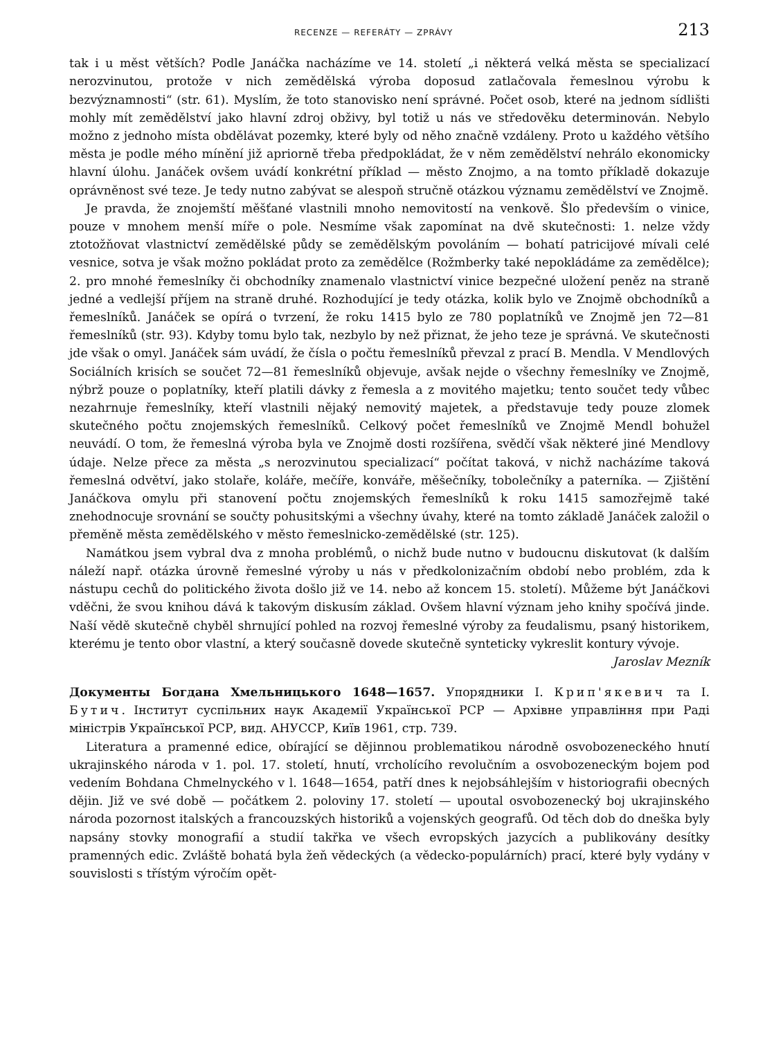RECENZE — REFERÁTY — ZPRÁVY 213
tak i u měst větších? Podle Janáčka nacházíme ve 14. století „i některá velká města se specializací nerozvinutou, protože v nich zemědělská výroba doposud zatlačovala řemeslnou výrobu k bezvýznamnosti“ (str. 61). Myslím, že toto stanovisko není správné. Počet osob, které na jednom sídlišti mohly mít zemědělství jako hlavní zdroj obživy, byl totiž u nás ve středověku determinován. Nebylo možno z jednoho místa obdělávat pozemky, které byly od něho značně vzdáleny. Proto u každého většího města je podle mého mínění již apriorně třeba předpokládat, že v něm zemědělství nehrálo ekonomicky hlavní úlohu. Janáček ovšem uvádí konkrétní příklad — město Znojmo, a na tomto příkladě dokazuje oprávněnost své teze. Je tedy nutno zabývat se alespoň stručně otázkou významu zemědělství ve Znojmě.
Je pravda, že znojemští měšťané vlastnili mnoho nemovitostí na venkově. Šlo především o vinice, pouze v mnohem menší míře o pole. Nesmíme však zapomínat na dvě skutečnosti: 1. nelze vždy ztotožňovat vlastnictví zemědělské půdy se zemědělským povoláním — bohatí patricijové mívali celé vesnice, sotva je však možno pokládat proto za zemědělce (Rožmberky také nepokládáme za zemědělce); 2. pro mnohé řemeslníky či obchodníky znamenalo vlastnictví vinice bezpečné uložení peněz na straně jedné a vedlejší příjem na straně druhé. Rozhodující je tedy otázka, kolik bylo ve Znojmě obchodníků a řemeslníků. Janáček se opírá o tvrzení, že roku 1415 bylo ze 780 poplatníků ve Znojmě jen 72—81 řemeslníků (str. 93). Kdyby tomu bylo tak, nezbylo by než přiznat, že jeho teze je správná. Ve skutečnosti jde však o omyl. Janáček sám uvádí, že čísla o počtu řemeslníků převzal z prací B. Mendla. V Mendlových Sociálních krisích se součet 72—81 řemeslníků objevuje, avšak nejde o všechny řemeslníky ve Znojmě, nýbrž pouze o poplatníky, kteří platili dávky z řemesla a z movitého majetku; tento součet tedy vůbec nezahrnuje řemeslníky, kteří vlastnili nějaký nemovitý majetek, a představuje tedy pouze zlomek skutečného počtu znojemských řemeslníků. Celkový počet řemeslníků ve Znojmě Mendl bohužel neuvádí. O tom, že řemeslná výroba byla ve Znojmě dosti rozšířena, svědčí však některé jiné Mendlovy údaje. Nelze přece za města „s nerozvinutou specializací“ počítat taková, v nichž nacházíme taková řemeslná odvětví, jako stolaře, koláře, mečíře, konváře, měšečníky, tobolečníky a paterníka. — Zjištění Janáčkova omylu při stanovení počtu znojemských řemeslníků k roku 1415 samozřejmě také znehodnocuje srovnání se součty pohusitskými a všechny úvahy, které na tomto základě Janáček založil o přeměně města zemědělského v město řemeslnicko-zemědělské (str. 125).
Namátkou jsem vybral dva z mnoha problémů, o nichž bude nutno v budoucnu diskutovat (k dalším náleží např. otázka úrovně řemeslné výroby u nás v předkolonizačním období nebo problém, zda k nástupu cechů do politického života došlo již ve 14. nebo až koncem 15. století). Můžeme být Janáčkovi vděčni, že svou knihou dává k takovým diskusím základ. Ovšem hlavní význam jeho knihy spočívá jinde. Naší vědě skutečně chyběl shrnující pohled na rozvoj řemeslné výroby za feudalismu, psaný historikem, kterému je tento obor vlastní, a který současně dovede skutečně synteticky vykreslit kontury vývoje. Jaroslav Mezník
Документы Богдана Хмельницького 1648—1657. Упорядники І. Крип'якевич та І. Бутич. Інститут суспільних наук Академії Української РСР — Архівне управління при Раді міністрів Української РСР, вид. АНУССР, Київ 1961, стр. 739.
Literatura a pramenné edice, obírající se dějinnou problematikou národně osvobozeneckého hnutí ukrajinského národa v 1. pol. 17. století, hnutí, vrcholícího revolučním a osvobozeneckým bojem pod vedením Bohdana Chmelnyckého v l. 1648—1654, patří dnes k nejobsáhlejším v historiografii obecných dějin. Již ve své době — počátkem 2. poloviny 17. století — upoutal osvobozenecký boj ukrajinského národa pozornost italských a francouzských historiků a vojenských geografů. Od těch dob do dneška byly napsány stovky monografií a studií takřka ve všech evropských jazycích a publikovány desítky pramenných edic. Zvláště bohatá byla žeň vědeckých (a vědecko-populárních) prací, které byly vydány v souvislosti s třístým výročím opět-